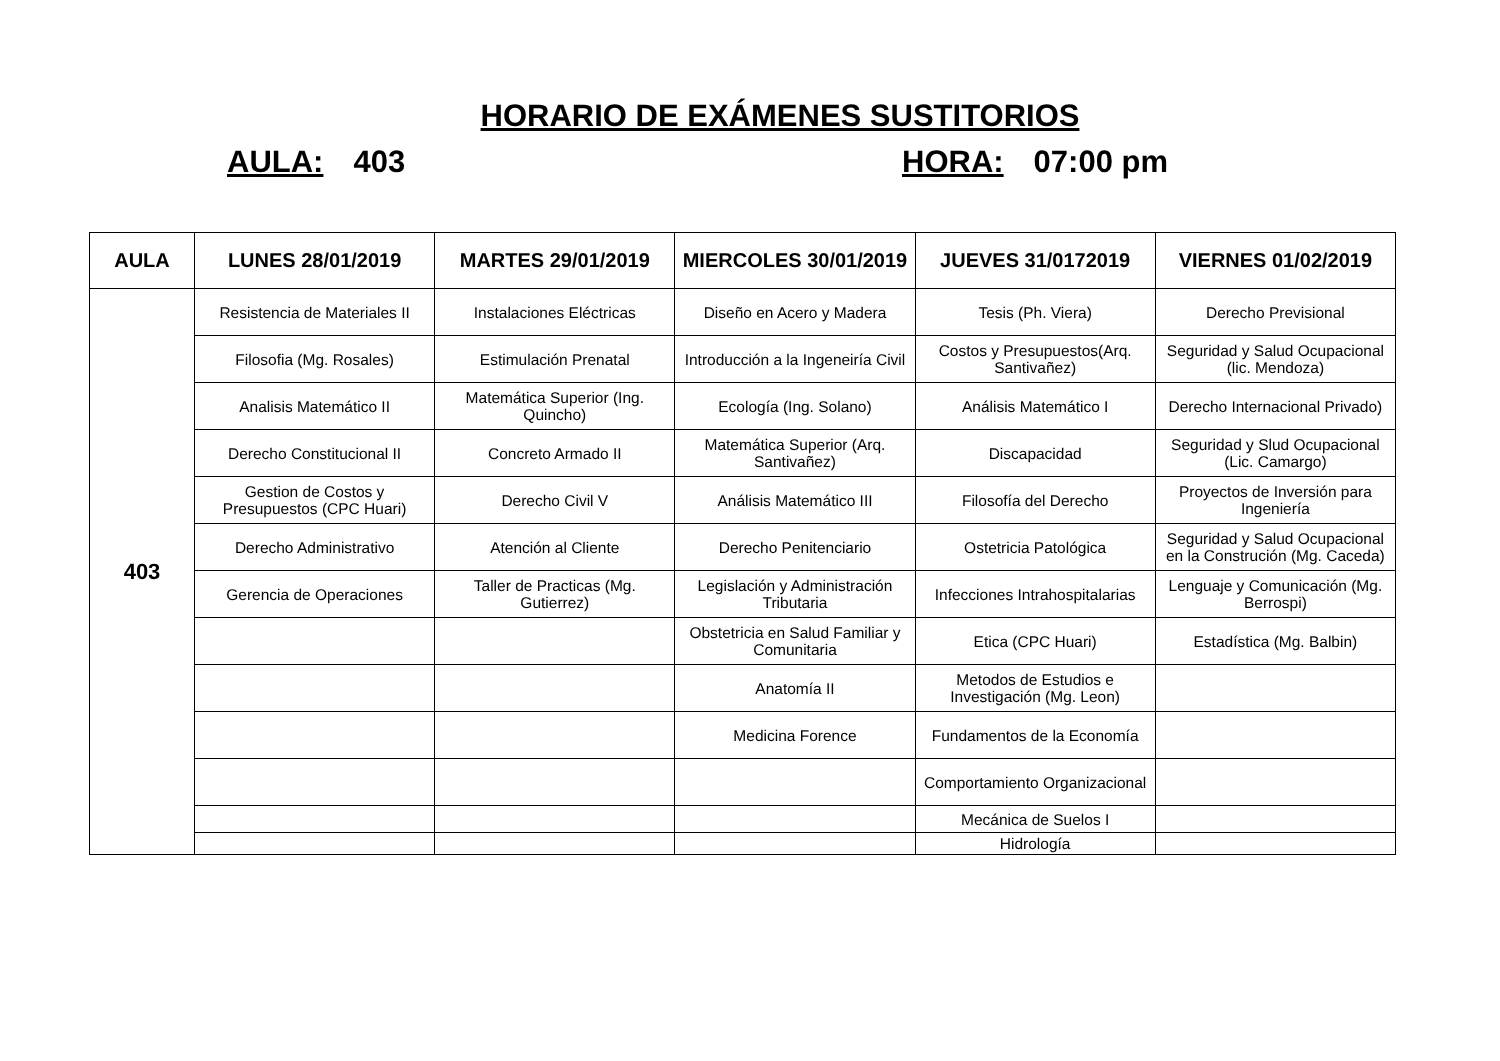HORARIO DE EXÁMENES SUSTITORIOS
AULA: 403 HORA: 07:00 pm
| AULA | LUNES 28/01/2019 | MARTES 29/01/2019 | MIERCOLES 30/01/2019 | JUEVES 31/0172019 | VIERNES 01/02/2019 |
| --- | --- | --- | --- | --- | --- |
| 403 | Resistencia de Materiales II | Instalaciones Eléctricas | Diseño en Acero y Madera | Tesis (Ph. Viera) | Derecho Previsional |
| | Filosofia (Mg. Rosales) | Estimulación Prenatal | Introducción a la Ingeneiría Civil | Costos y Presupuestos(Arq. Santivañez) | Seguridad y Salud Ocupacional (lic. Mendoza) |
| | Analisis Matemático II | Matemática Superior (Ing. Quincho) | Ecología (Ing. Solano) | Análisis Matemático I | Derecho Internacional Privado) |
| | Derecho Constitucional II | Concreto Armado II | Matemática Superior (Arq. Santivañez) | Discapacidad | Seguridad y Slud Ocupacional (Lic. Camargo) |
| | Gestion de Costos y Presupuestos (CPC Huari) | Derecho Civil V | Análisis Matemático III | Filosofía del Derecho | Proyectos de Inversión para Ingeniería |
| | Derecho Administrativo | Atención al Cliente | Derecho Penitenciario | Ostetricia Patológica | Seguridad y Salud Ocupacional en la Construción (Mg. Caceda) |
| | Gerencia de Operaciones | Taller de Practicas (Mg. Gutierrez) | Legislación y Administración Tributaria | Infecciones Intrahospitalarias | Lenguaje y Comunicación (Mg. Berrospi) |
| | | | Obstetricia en Salud Familiar y Comunitaria | Etica (CPC Huari) | Estadística (Mg. Balbin) |
| | | | Anatomía II | Metodos de Estudios e Investigación (Mg. Leon) | |
| | | | Medicina Forence | Fundamentos de la Economía | |
| | | | | Comportamiento Organizacional | |
| | | | | Mecánica de Suelos I | |
| | | | | Hidrología | |